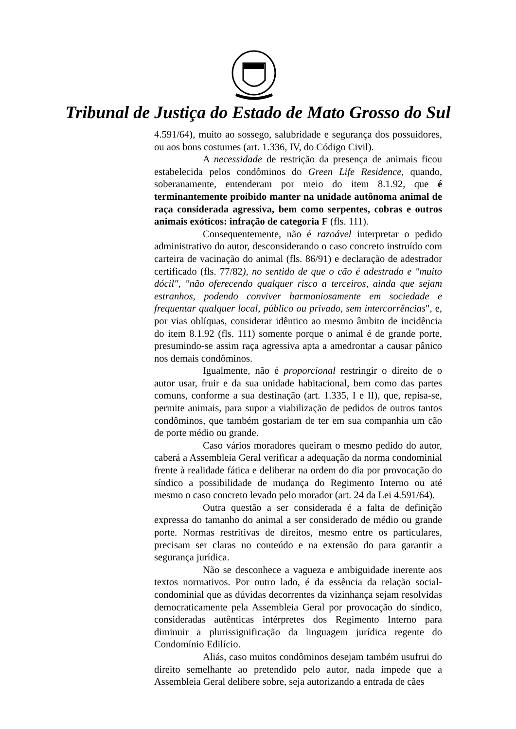Tribunal de Justiça do Estado de Mato Grosso do Sul
4.591/64), muito ao sossego, salubridade e segurança dos possuidores, ou aos bons costumes (art. 1.336, IV, do Código Civil).
A necessidade de restrição da presença de animais ficou estabelecida pelos condôminos do Green Life Residence, quando, soberanamente, entenderam por meio do item 8.1.92, que é terminantemente proibido manter na unidade autônoma animal de raça considerada agressiva, bem como serpentes, cobras e outros animais exóticos: infração de categoria F (fls. 111).
Consequentemente, não é razoável interpretar o pedido administrativo do autor, desconsiderando o caso concreto instruído com carteira de vacinação do animal (fls. 86/91) e declaração de adestrador certificado (fls. 77/82), no sentido de que o cão é adestrado e "muito dócil", "não oferecendo qualquer risco a terceiros, ainda que sejam estranhos, podendo conviver harmoniosamente em sociedade e frequentar qualquer local, público ou privado, sem intercorrências", e, por vias oblíquas, considerar idêntico ao mesmo âmbito de incidência do item 8.1.92 (fls. 111) somente porque o animal é de grande porte, presumindo-se assim raça agressiva apta a amedrontar a causar pânico nos demais condôminos.
Igualmente, não é proporcional restringir o direito de o autor usar, fruir e da sua unidade habitacional, bem como das partes comuns, conforme a sua destinação (art. 1.335, I e II), que, repisa-se, permite animais, para supor a viabilização de pedidos de outros tantos condôminos, que também gostariam de ter em sua companhia um cão de porte médio ou grande.
Caso vários moradores queiram o mesmo pedido do autor, caberá a Assembleia Geral verificar a adequação da norma condominial frente à realidade fática e deliberar na ordem do dia por provocação do síndico a possibilidade de mudança do Regimento Interno ou até mesmo o caso concreto levado pelo morador (art. 24 da Lei 4.591/64).
Outra questão a ser considerada é a falta de definição expressa do tamanho do animal a ser considerado de médio ou grande porte. Normas restritivas de direitos, mesmo entre os particulares, precisam ser claras no conteúdo e na extensão do para garantir a segurança jurídica.
Não se desconhece a vagueza e ambiguidade inerente aos textos normativos. Por outro lado, é da essência da relação social-condominial que as dúvidas decorrentes da vizinhança sejam resolvidas democraticamente pela Assembleia Geral por provocação do síndico, consideradas autênticas intérpretes dos Regimento Interno para diminuir a plurissignificação da linguagem jurídica regente do Condomínio Edilício.
Aliás, caso muitos condôminos desejam também usufrui do direito semelhante ao pretendido pelo autor, nada impede que a Assembleia Geral delibere sobre, seja autorizando a entrada de cães